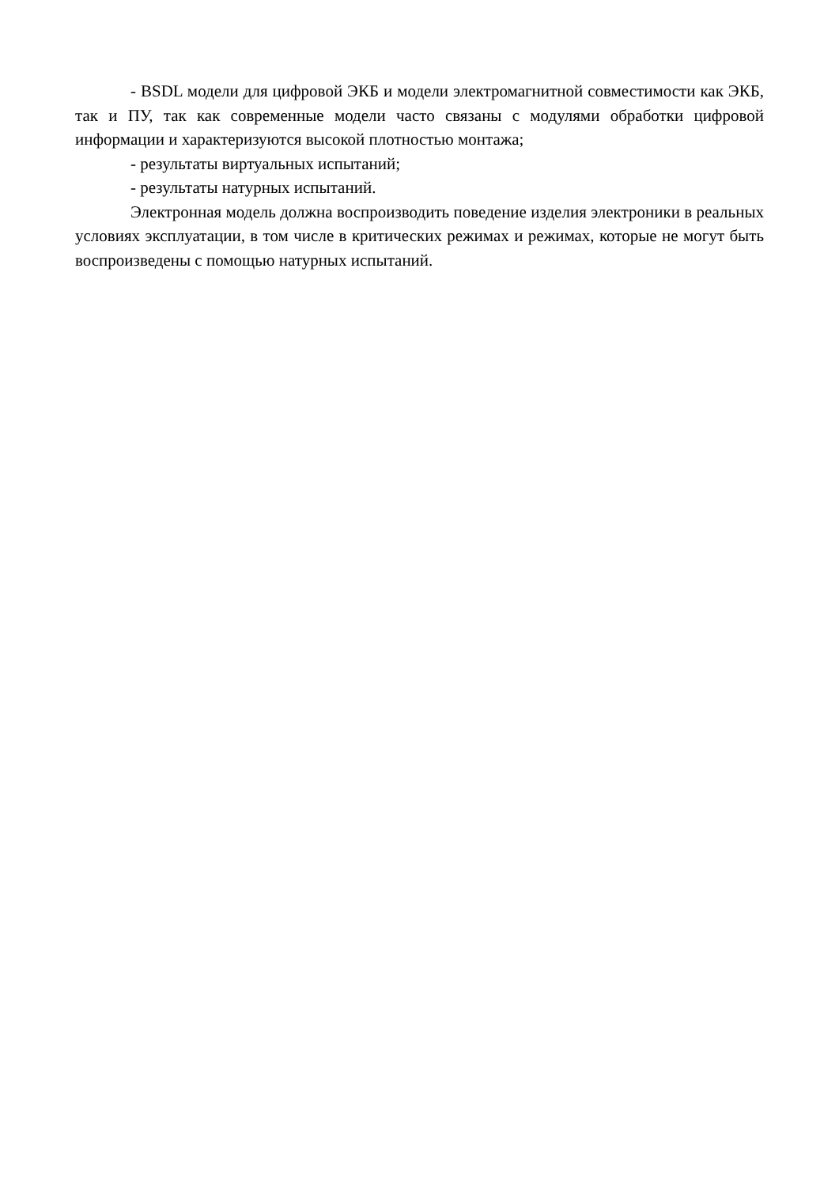- BSDL модели для цифровой ЭКБ и модели электромагнитной совместимости как ЭКБ, так и ПУ, так как современные модели часто связаны с модулями обработки цифровой информации и характеризуются высокой плотностью монтажа;
- результаты виртуальных испытаний;
- результаты натурных испытаний.
Электронная модель должна воспроизводить поведение изделия электроники в реальных условиях эксплуатации, в том числе в критических режимах и режимах, которые не могут быть воспроизведены с помощью натурных испытаний.